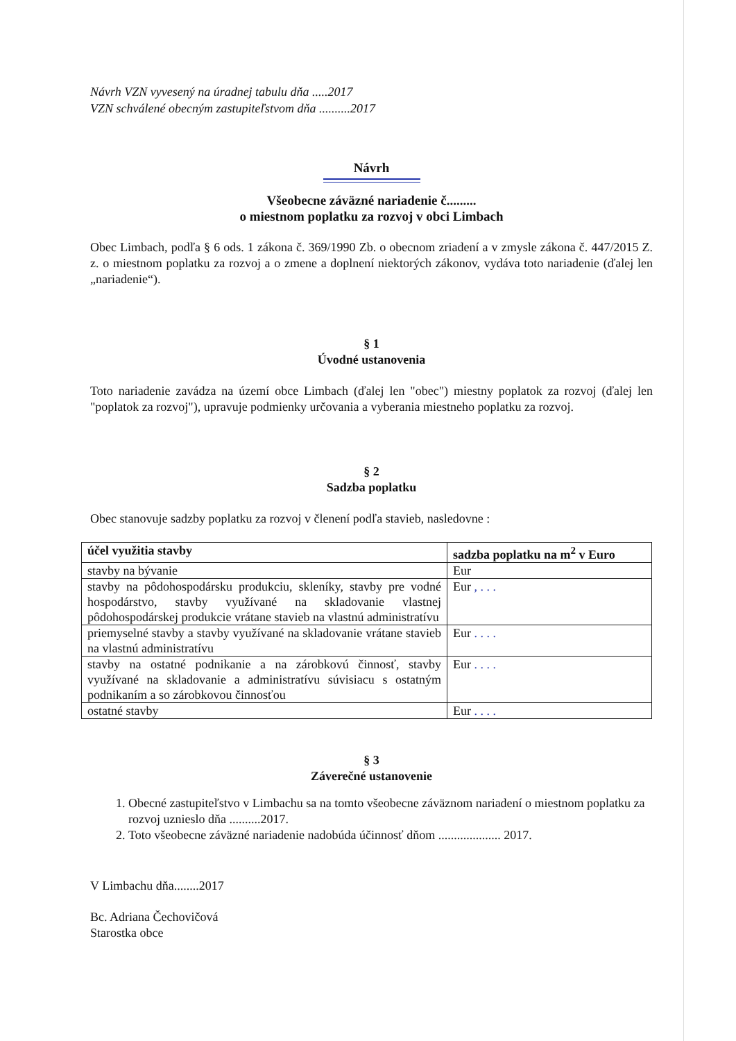Návrh VZN vyvesený na úradnej tabulu dňa .....2017
VZN schválené obecným zastupiteľstvom dňa ..........2017
Návrh
Všeobecne záväzné nariadenie č.........
o miestnom poplatku za rozvoj v obci Limbach
Obec Limbach, podľa § 6 ods. 1 zákona č. 369/1990 Zb. o obecnom zriadení a v zmysle zákona č. 447/2015 Z. z. o miestnom poplatku za rozvoj a o zmene a doplnení niektorých zákonov, vydáva toto nariadenie (ďalej len „nariadenie“).
§ 1
Úvodné ustanovenia
Toto nariadenie zavádza na území obce Limbach (ďalej len "obec") miestny poplatok za rozvoj (ďalej len "poplatok za rozvoj"), upravuje podmienky určovania a vyberania miestneho poplatku za rozvoj.
§ 2
Sadzba poplatku
Obec stanovuje sadzby poplatku za rozvoj v členení podľa stavieb, nasledovne :
| účel využitia stavby | sadzba poplatku na m<sup>2</sup> v Euro |
| --- | --- |
| stavby na bývanie | Eur |
| stavby na pôdohospodársku produkciu, skleníky, stavby pre vodné hospodárstvo, stavby využívané na skladovanie vlastnej pôdohospodárskej produkcie vrátane stavieb na vlastnú administratívu | Eur , . . . |
| priemyselné stavby a stavby využívané na skladovanie vrátane stavieb na vlastnú administratívu | Eur . . . . |
| stavby na ostatné podnikanie a na zárobkovú činnosť, stavby využívané na skladovanie a administratívu súvisiacu s ostatným podnikaním a so zárobkovou činnosťou | Eur . . . . |
| ostatné stavby | Eur . . . . |
§ 3
Záverečné ustanovenie
1. Obecné zastupiteľstvo v Limbachu sa na tomto všeobecne záväznom nariadení o miestnom poplatku za rozvoj uznieslo dňa ..........2017.
2. Toto všeobecne záväzné nariadenie nadobúda účinnosť dňom .................... 2017.
V Limbachu dňa........2017
Bc. Adriana Čechovičová
Starostka obce